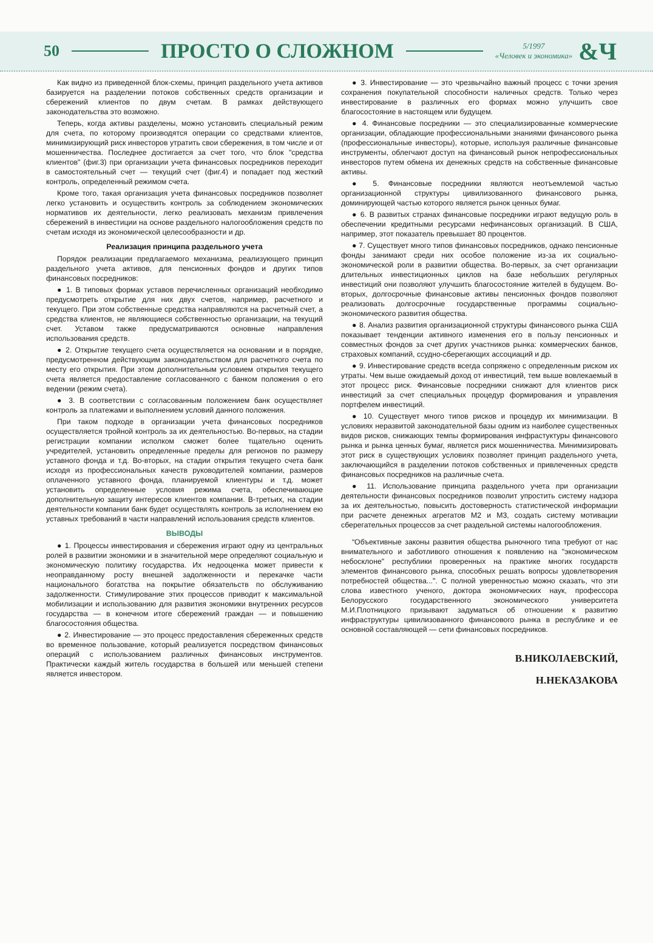50 ПРОСТО О СЛОЖНОМ
5/1997
«Человек и экономика»
&Ч
Как видно из приведенной блок-схемы, принцип раздельного учета активов базируется на разделении потоков собственных средств организации и сбережений клиентов по двум счетам. В рамках действующего законодательства это возможно.
Теперь, когда активы разделены, можно установить специальный режим для счета, по которому производятся операции со средствами клиентов, минимизирующий риск инвесторов утратить свои сбережения, в том числе и от мошенничества. Последнее достигается за счет того, что блок "средства клиентов" (фиг.3) при организации учета финансовых посредников переходит в самостоятельный счет — текущий счет (фиг.4) и попадает под жесткий контроль, определенный режимом счета.
Кроме того, такая организация учета финансовых посредников позволяет легко установить и осуществить контроль за соблюдением экономических нормативов их деятельности, легко реализовать механизм привлечения сбережений в инвестиции на основе раздельного налогообложения средств по счетам исходя из экономической целесообразности и др.
Реализация принципа раздельного учета
Порядок реализации предлагаемого механизма, реализующего принцип раздельного учета активов, для пенсионных фондов и других типов финансовых посредников:
● 1. В типовых формах уставов перечисленных организаций необходимо предусмотреть открытие для них двух счетов, например, расчетного и текущего. При этом собственные средства направляются на расчетный счет, а средства клиентов, не являющиеся собственностью организации, на текущий счет. Уставом также предусматриваются основные направления использования средств.
● 2. Открытие текущего счета осуществляется на основании и в порядке, предусмотренном действующим законодательством для расчетного счета по месту его открытия. При этом дополнительным условием открытия текущего счета является предоставление согласованного с банком положения о его ведении (режим счета).
● 3. В соответствии с согласованным положением банк осуществляет контроль за платежами и выполнением условий данного положения.
При таком подходе в организации учета финансовых посредников осуществляется тройной контроль за их деятельностью. Во-первых, на стадии регистрации компании исполком сможет более тщательно оценить учредителей, установить определенные пределы для регионов по размеру уставного фонда и т.д. Во-вторых, на стадии открытия текущего счета банк исходя из профессиональных качеств руководителей компании, размеров оплаченного уставного фонда, планируемой клиентуры и т.д. может установить определенные условия режима счета, обеспечивающие дополнительную защиту интересов клиентов компании. В-третьих, на стадии деятельности компании банк будет осуществлять контроль за исполнением ею уставных требований в части направлений использования средств клиентов.
ВЫВОДЫ
● 1. Процессы инвестирования и сбережения играют одну из центральных ролей в развитии экономики и в значительной мере определяют социальную и экономическую политику государства. Их недооценка может привести к неоправданному росту внешней задолженности и перекачке части национального богатства на покрытие обязательств по обслуживанию задолженности. Стимулирование этих процессов приводит к максимальной мобилизации и использованию для развития экономики внутренних ресурсов государства — в конечном итоге сбережений граждан — и повышению благосостояния общества.
● 2. Инвестирование — это процесс предоставления сбереженных средств во временное пользование, который реализуется посредством финансовых операций с использованием различных финансовых инструментов. Практически каждый житель государства в большей или меньшей степени является инвестором.
● 3. Инвестирование — это чрезвычайно важный процесс с точки зрения сохранения покупательной способности наличных средств. Только через инвестирование в различных его формах можно улучшить свое благосостояние в настоящем или будущем.
● 4. Финансовые посредники — это специализированные коммерческие организации, обладающие профессиональными знаниями финансового рынка (профессиональные инвесторы), которые, используя различные финансовые инструменты, облегчают доступ на финансовый рынок непрофессиональных инвесторов путем обмена их денежных средств на собственные финансовые активы.
● 5. Финансовые посредники являются неотъемлемой частью организационной структуры цивилизованного финансового рынка, доминирующей частью которого является рынок ценных бумаг.
● 6. В развитых странах финансовые посредники играют ведущую роль в обеспечении кредитными ресурсами нефинансовых организаций. В США, например, этот показатель превышает 80 процентов.
● 7. Существует много типов финансовых посредников, однако пенсионные фонды занимают среди них особое положение из-за их социально-экономической роли в развитии общества. Во-первых, за счет организации длительных инвестиционных циклов на базе небольших регулярных инвестиций они позволяют улучшить благосостояние жителей в будущем. Во-вторых, долгосрочные финансовые активы пенсионных фондов позволяют реализовать долгосрочные государственные программы социально-экономического развития общества.
● 8. Анализ развития организационной структуры финансового рынка США показывает тенденции активного изменения его в пользу пенсионных и совместных фондов за счет других участников рынка: коммерческих банков, страховых компаний, ссудно-сберегающих ассоциаций и др.
● 9. Инвестирование средств всегда сопряжено с определенным риском их утраты. Чем выше ожидаемый доход от инвестиций, тем выше вовлекаемый в этот процесс риск. Финансовые посредники снижают для клиентов риск инвестиций за счет специальных процедур формирования и управления портфелем инвестиций.
● 10. Существует много типов рисков и процедур их минимизации. В условиях неразвитой законодательной базы одним из наиболее существенных видов рисков, снижающих темпы формирования инфрастуктуры финансового рынка и рынка ценных бумаг, является риск мошенничества. Минимизировать этот риск в существующих условиях позволяет принцип раздельного учета, заключающийся в разделении потоков собственных и привлеченных средств финансовых посредников на различные счета.
● 11. Использование принципа раздельного учета при организации деятельности финансовых посредников позволит упростить систему надзора за их деятельностью, повысить достоверность статистической информации при расчете денежных агрегатов М2 и М3, создать систему мотивации сберегательных процессов за счет раздельной системы налогообложения.
“Объективные законы развития общества рыночного типа требуют от нас внимательного и заботливого отношения к появлению на "экономическом небосклоне" республики проверенных на практике многих государств элементов финансового рынка, способных решать вопросы удовлетворения потребностей общества...". С полной уверенностью можно сказать, что эти слова известного ученого, доктора экономических наук, профессора Белорусского государственного экономического университета М.И.Плотницкого призывают задуматься об отношении к развитию инфраструктуры цивилизованного финансового рынка в республике и ее основной составляющей — сети финансовых посредников.
В.НИКОЛАЕВСКИЙ,
Н.НЕКАЗАКОВА